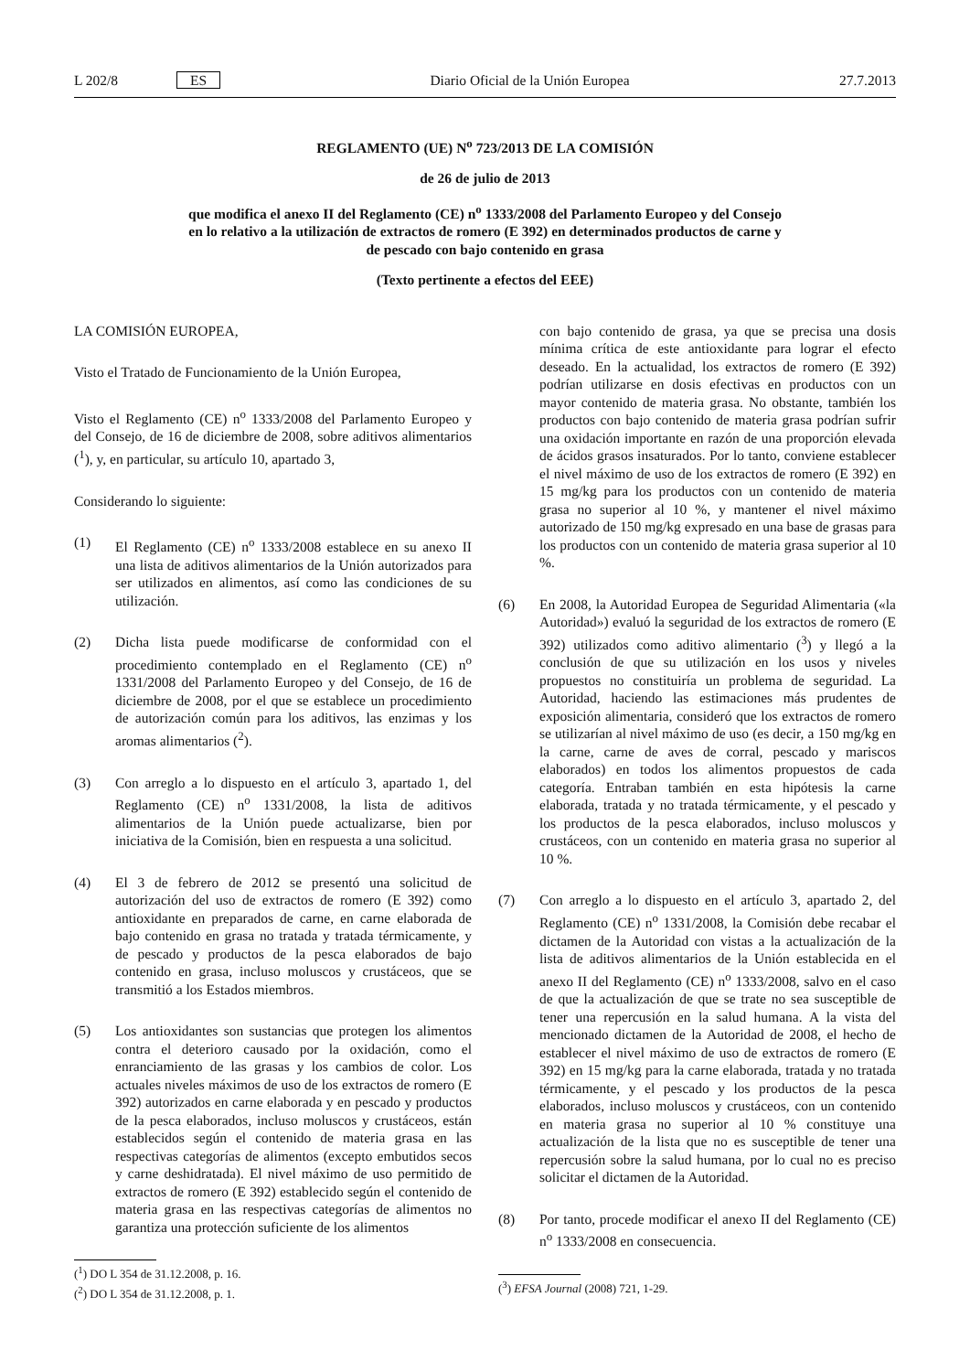L 202/8 ES Diario Oficial de la Unión Europea 27.7.2013
REGLAMENTO (UE) N<sup>o</sup> 723/2013 DE LA COMISIÓN
de 26 de julio de 2013
que modifica el anexo II del Reglamento (CE) n<sup>o</sup> 1333/2008 del Parlamento Europeo y del Consejo
en lo relativo a la utilización de extractos de romero (E 392) en determinados productos de carne y
de pescado con bajo contenido en grasa
(Texto pertinente a efectos del EEE)
LA COMISIÓN EUROPEA,
Visto el Tratado de Funcionamiento de la Unión Europea,
Visto el Reglamento (CE) n<sup>o</sup> 1333/2008 del Parlamento Europeo y del Consejo, de 16 de diciembre de 2008, sobre aditivos alimentarios (<sup>1</sup>), y, en particular, su artículo 10, apartado 3,
Considerando lo siguiente:
(1) El Reglamento (CE) n<sup>o</sup> 1333/2008 establece en su anexo II una lista de aditivos alimentarios de la Unión autorizados para ser utilizados en alimentos, así como las condiciones de su utilización.
(2) Dicha lista puede modificarse de conformidad con el procedimiento contemplado en el Reglamento (CE) n<sup>o</sup> 1331/2008 del Parlamento Europeo y del Consejo, de 16 de diciembre de 2008, por el que se establece un procedimiento de autorización común para los aditivos, las enzimas y los aromas alimentarios (<sup>2</sup>).
(3) Con arreglo a lo dispuesto en el artículo 3, apartado 1, del Reglamento (CE) n<sup>o</sup> 1331/2008, la lista de aditivos alimentarios de la Unión puede actualizarse, bien por iniciativa de la Comisión, bien en respuesta a una solicitud.
(4) El 3 de febrero de 2012 se presentó una solicitud de autorización del uso de extractos de romero (E 392) como antioxidante en preparados de carne, en carne elaborada de bajo contenido en grasa no tratada y tratada térmicamente, y de pescado y productos de la pesca elaborados de bajo contenido en grasa, incluso moluscos y crustáceos, que se transmitió a los Estados miembros.
(5) Los antioxidantes son sustancias que protegen los alimentos contra el deterioro causado por la oxidación, como el enranciamiento de las grasas y los cambios de color. Los actuales niveles máximos de uso de los extractos de romero (E 392) autorizados en carne elaborada y en pescado y productos de la pesca elaborados, incluso moluscos y crustáceos, están establecidos según el contenido de materia grasa en las respectivas categorías de alimentos (excepto embutidos secos y carne deshidratada). El nivel máximo de uso permitido de extractos de romero (E 392) establecido según el contenido de materia grasa en las respectivas categorías de alimentos no garantiza una protección suficiente de los alimentos
(<sup>1</sup>) DO L 354 de 31.12.2008, p. 16.
(<sup>2</sup>) DO L 354 de 31.12.2008, p. 1.
con bajo contenido de grasa, ya que se precisa una dosis mínima crítica de este antioxidante para lograr el efecto deseado. En la actualidad, los extractos de romero (E 392) podrían utilizarse en dosis efectivas en productos con un mayor contenido de materia grasa. No obstante, también los productos con bajo contenido de materia grasa podrían sufrir una oxidación importante en razón de una proporción elevada de ácidos grasos insaturados. Por lo tanto, conviene establecer el nivel máximo de uso de los extractos de romero (E 392) en 15 mg/kg para los productos con un contenido de materia grasa no superior al 10 %, y mantener el nivel máximo autorizado de 150 mg/kg expresado en una base de grasas para los productos con un contenido de materia grasa superior al 10 %.
(6) En 2008, la Autoridad Europea de Seguridad Alimentaria («la Autoridad») evaluó la seguridad de los extractos de romero (E 392) utilizados como aditivo alimentario (<sup>3</sup>) y llegó a la conclusión de que su utilización en los usos y niveles propuestos no constituiría un problema de seguridad. La Autoridad, haciendo las estimaciones más prudentes de exposición alimentaria, consideró que los extractos de romero se utilizarían al nivel máximo de uso (es decir, a 150 mg/kg en la carne, carne de aves de corral, pescado y mariscos elaborados) en todos los alimentos propuestos de cada categoría. Entraban también en esta hipótesis la carne elaborada, tratada y no tratada térmicamente, y el pescado y los productos de la pesca elaborados, incluso moluscos y crustáceos, con un contenido en materia grasa no superior al 10 %.
(7) Con arreglo a lo dispuesto en el artículo 3, apartado 2, del Reglamento (CE) n<sup>o</sup> 1331/2008, la Comisión debe recabar el dictamen de la Autoridad con vistas a la actualización de la lista de aditivos alimentarios de la Unión establecida en el anexo II del Reglamento (CE) n<sup>o</sup> 1333/2008, salvo en el caso de que la actualización de que se trate no sea susceptible de tener una repercusión en la salud humana. A la vista del mencionado dictamen de la Autoridad de 2008, el hecho de establecer el nivel máximo de uso de extractos de romero (E 392) en 15 mg/kg para la carne elaborada, tratada y no tratada térmicamente, y el pescado y los productos de la pesca elaborados, incluso moluscos y crustáceos, con un contenido en materia grasa no superior al 10 % constituye una actualización de la lista que no es susceptible de tener una repercusión sobre la salud humana, por lo cual no es preciso solicitar el dictamen de la Autoridad.
(8) Por tanto, procede modificar el anexo II del Reglamento (CE) n<sup>o</sup> 1333/2008 en consecuencia.
(<sup>3</sup>) EFSA Journal (2008) 721, 1-29.